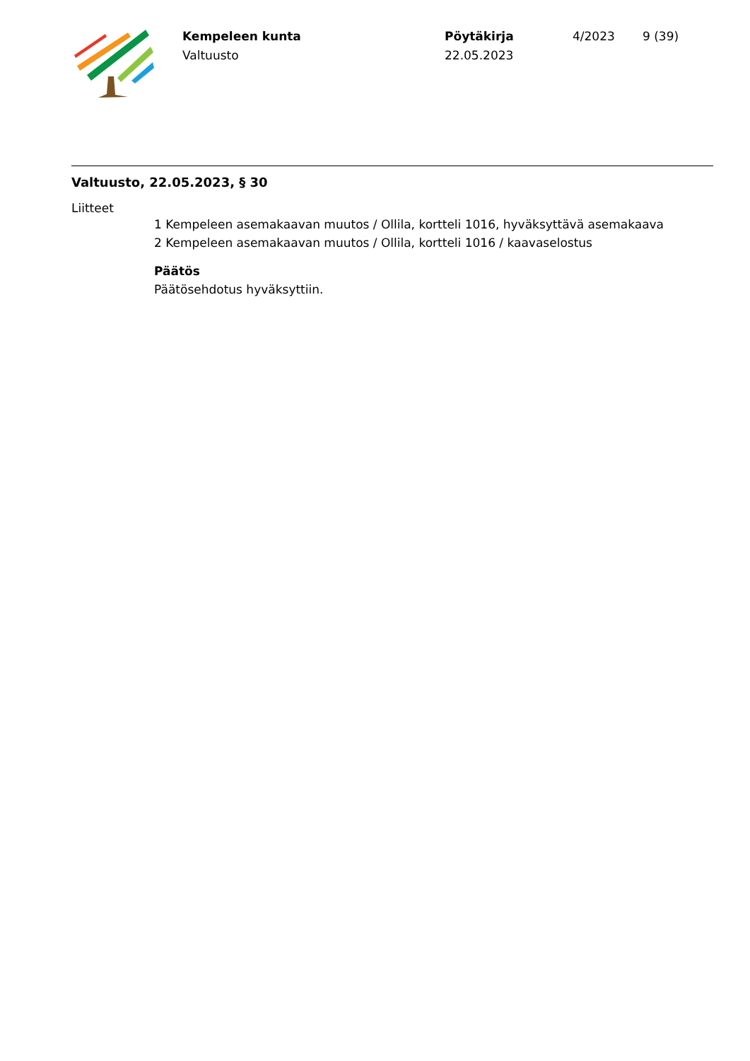Kempeleen kunta
Valtuusto
Pöytäkirja
22.05.2023
4/2023 9 (39)
Valtuusto, 22.05.2023, § 30
Liitteet
1 Kempeleen asemakaavan muutos / Ollila, kortteli 1016, hyväksyttävä asemakaava
2 Kempeleen asemakaavan muutos / Ollila, kortteli 1016 / kaavaselostus
Päätös
Päätösehdotus hyväksyttiin.